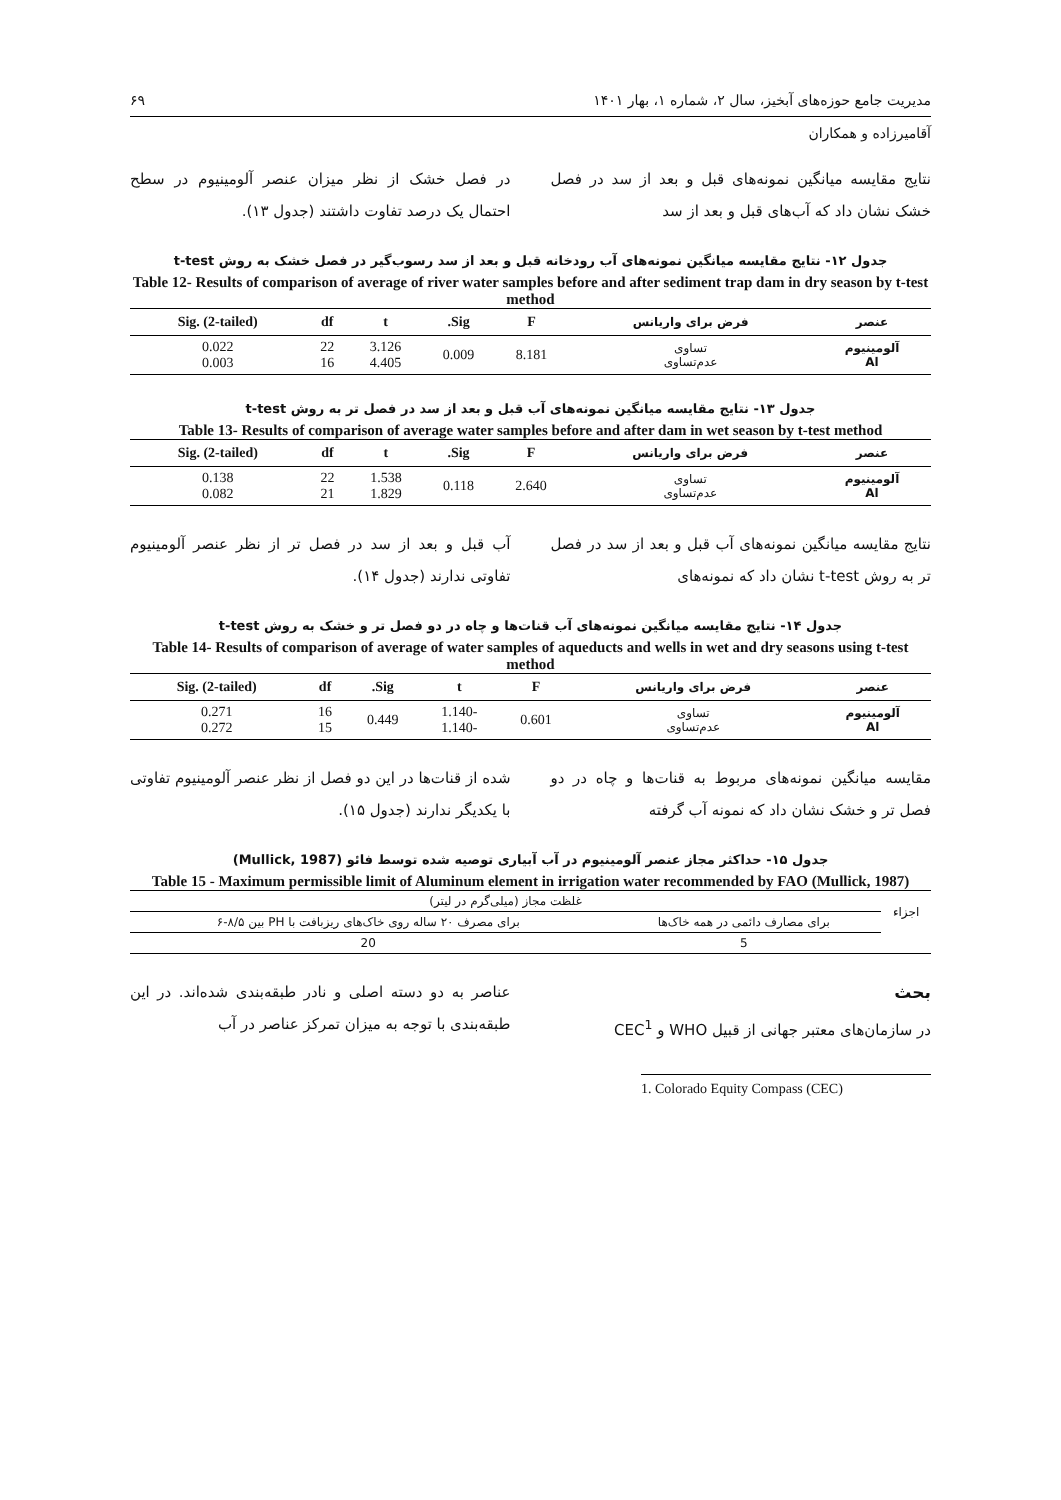مدیریت جامع حوزه‌های آبخیز، سال ۲، شماره ۱، بهار ۱۴۰۱ ۶۹
آقامیرزاده و همکاران
نتایج مقایسه میانگین نمونه‌های قبل و بعد از سد در فصل خشک نشان داد که آب‌های قبل و بعد از سد
در فصل خشک از نظر میزان عنصر آلومینیوم در سطح احتمال یک درصد تفاوت داشتند (جدول ۱۳).
جدول ۱۲- نتایج مقایسه میانگین نمونه‌های آب رودخانه قبل و بعد از سد رسوب‌گیر در فصل خشک به روش t-test
Table 12- Results of comparison of average of river water samples before and after sediment trap dam in dry season by t-test method
| عنصر | فرض برای واریانس | F | Sig. | t | df | Sig. (2-tailed) |
| --- | --- | --- | --- | --- | --- | --- |
| آلومینیوم Al | تساوی عدم‌تساوی | 8.181 | 0.009 | 3.126 4.405 | 22 16 | 0.022 0.003 |
جدول ۱۳- نتایج مقایسه میانگین نمونه‌های آب قبل و بعد از سد در فصل تر به روش t-test
Table 13- Results of comparison of average water samples before and after dam in wet season by t-test method
| عنصر | فرض برای واریانس | F | Sig. | t | df | Sig. (2-tailed) |
| --- | --- | --- | --- | --- | --- | --- |
| آلومینیوم Al | تساوی عدم‌تساوی | 2.640 | 0.118 | 1.538 1.829 | 22 21 | 0.138 0.082 |
نتایج مقایسه میانگین نمونه‌های آب قبل و بعد از سد در فصل تر به روش t-test نشان داد که نمونه‌های
آب قبل و بعد از سد در فصل تر از نظر عنصر آلومینیوم تفاوتی ندارند (جدول ۱۴).
جدول ۱۴- نتایج مقایسه میانگین نمونه‌های آب قنات‌ها و چاه در دو فصل تر و خشک به روش t-test
Table 14- Results of comparison of average of water samples of aqueducts and wells in wet and dry seasons using t-test method
| عنصر | فرض برای واریانس | F | t | Sig. | df | Sig. (2-tailed) |
| --- | --- | --- | --- | --- | --- | --- |
| آلومینیوم Al | تساوی عدم‌تساوی | 0.601 | -1.140 -1.140 | 0.449 | 16 15 | 0.271 0.272 |
مقایسه میانگین نمونه‌های مربوط به قنات‌ها و چاه در دو فصل تر و خشک نشان داد که نمونه آب گرفته
شده از قنات‌ها در این دو فصل از نظر عنصر آلومینیوم تفاوتی با یکدیگر ندارند (جدول ۱۵).
جدول ۱۵- حداکثر مجاز عنصر آلومینیوم در آب آبیاری توصیه شده توسط فائو (Mullick, 1987)
Table 15 - Maximum permissible limit of Aluminum element in irrigation water recommended by FAO (Mullick, 1987)
| اجزاء | غلظت مجاز (میلی‌گرم در لیتر) | |
| | برای مصارف دائمی در همه خاک‌ها | برای مصرف ۲۰ ساله روی خاک‌های ریزبافت با PH بین ۸/۵-۶ |
| | 5 | 20 |
بحث
در سازمان‌های معتبر جهانی از قبیل WHO و CEC<sup>1</sup>
عناصر به دو دسته اصلی و نادر طبقه‌بندی شده‌اند. در این طبقه‌بندی با توجه به میزان تمرکز عناصر در آب
1. Colorado Equity Compass (CEC)